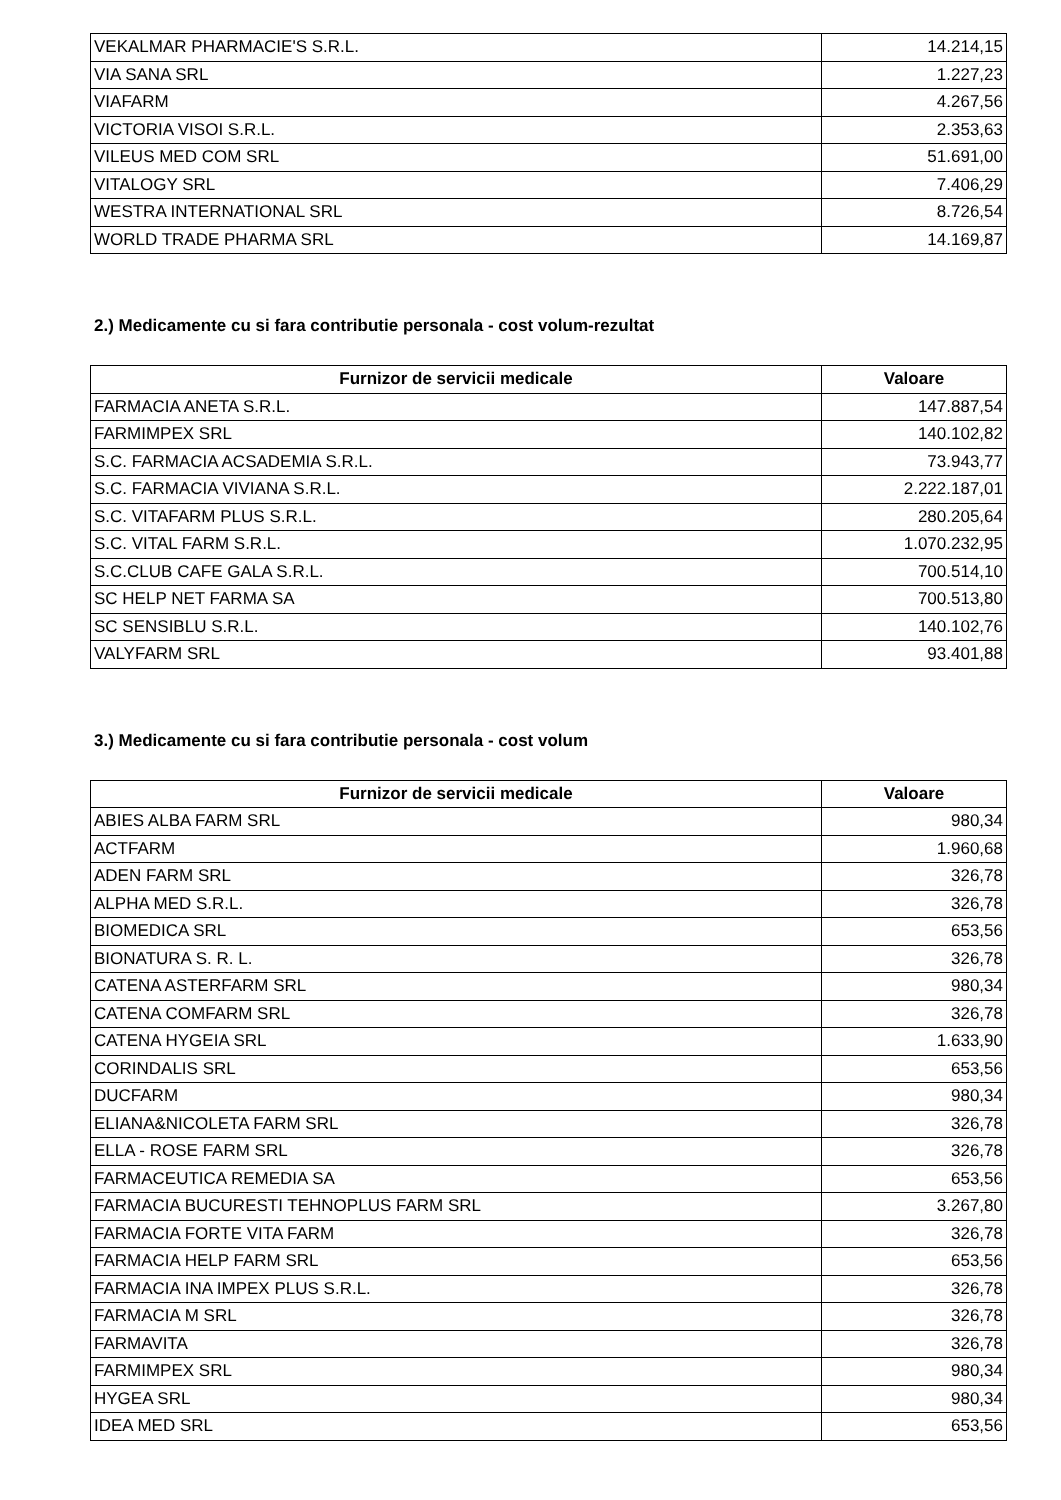| VEKALMAR PHARMACIE'S S.R.L. | 14.214,15 |
| VIA SANA SRL | 1.227,23 |
| VIAFARM | 4.267,56 |
| VICTORIA VISOI S.R.L. | 2.353,63 |
| VILEUS MED COM SRL | 51.691,00 |
| VITALOGY SRL | 7.406,29 |
| WESTRA INTERNATIONAL SRL | 8.726,54 |
| WORLD TRADE PHARMA SRL | 14.169,87 |
2.) Medicamente cu si fara contributie personala - cost volum-rezultat
| Furnizor de servicii medicale | Valoare |
| --- | --- |
| FARMACIA ANETA S.R.L. | 147.887,54 |
| FARMIMPEX SRL | 140.102,82 |
| S.C. FARMACIA ACSADEMIA S.R.L. | 73.943,77 |
| S.C. FARMACIA VIVIANA S.R.L. | 2.222.187,01 |
| S.C. VITAFARM PLUS S.R.L. | 280.205,64 |
| S.C. VITAL FARM S.R.L. | 1.070.232,95 |
| S.C.CLUB CAFE GALA S.R.L. | 700.514,10 |
| SC HELP NET FARMA SA | 700.513,80 |
| SC SENSIBLU S.R.L. | 140.102,76 |
| VALYFARM SRL | 93.401,88 |
3.) Medicamente cu si fara contributie personala - cost volum
| Furnizor de servicii medicale | Valoare |
| --- | --- |
| ABIES ALBA FARM SRL | 980,34 |
| ACTFARM | 1.960,68 |
| ADEN FARM SRL | 326,78 |
| ALPHA MED S.R.L. | 326,78 |
| BIOMEDICA SRL | 653,56 |
| BIONATURA S. R. L. | 326,78 |
| CATENA ASTERFARM SRL | 980,34 |
| CATENA COMFARM SRL | 326,78 |
| CATENA HYGEIA SRL | 1.633,90 |
| CORINDALIS SRL | 653,56 |
| DUCFARM | 980,34 |
| ELIANA&NICOLETA FARM SRL | 326,78 |
| ELLA - ROSE FARM SRL | 326,78 |
| FARMACEUTICA REMEDIA SA | 653,56 |
| FARMACIA BUCURESTI TEHNOPLUS FARM SRL | 3.267,80 |
| FARMACIA FORTE VITA FARM | 326,78 |
| FARMACIA HELP FARM SRL | 653,56 |
| FARMACIA INA IMPEX PLUS S.R.L. | 326,78 |
| FARMACIA M SRL | 326,78 |
| FARMAVITA | 326,78 |
| FARMIMPEX SRL | 980,34 |
| HYGEA SRL | 980,34 |
| IDEA MED SRL | 653,56 |